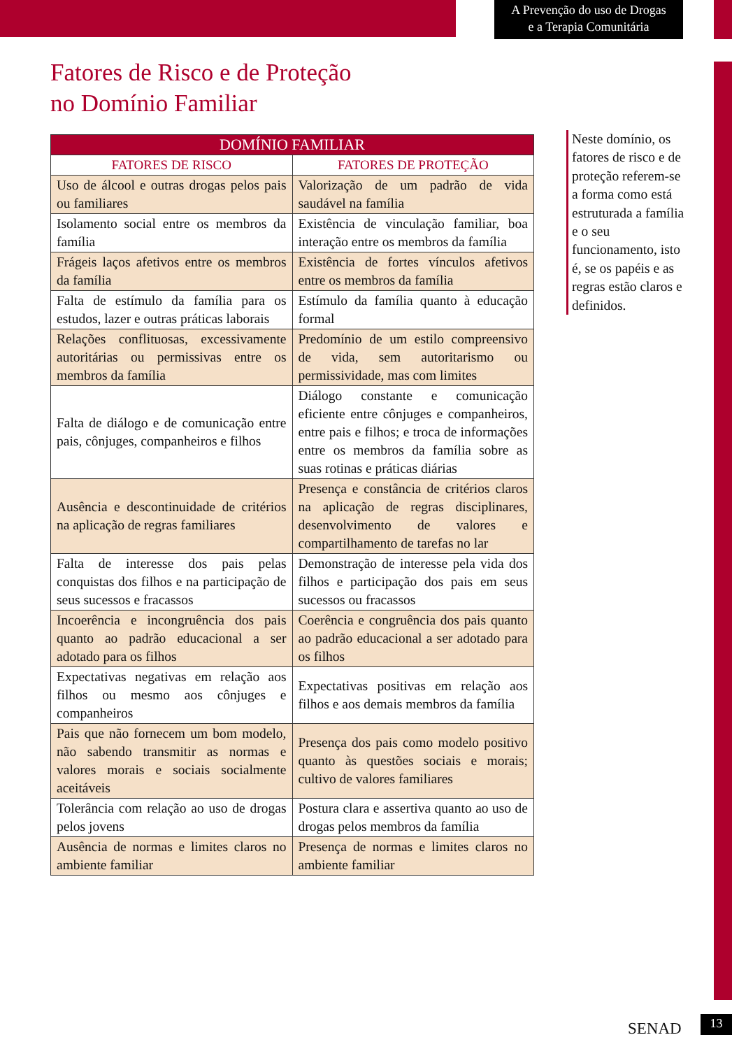A Prevenção do uso de Drogas
e a Terapia Comunitária
Fatores de Risco e de Proteção
no Domínio Familiar
| DOMÍNIO FAMILIAR | |
| --- | --- |
| FATORES DE RISCO | FATORES DE PROTEÇÃO |
| Uso de álcool e outras drogas pelos pais ou familiares | Valorização de um padrão de vida saudável na família |
| Isolamento social entre os membros da família | Existência de vinculação familiar, boa interação entre os membros da família |
| Frágeis laços afetivos entre os membros da família | Existência de fortes vínculos afetivos entre os membros da família |
| Falta de estímulo da família para os estudos, lazer e outras práticas laborais | Estímulo da família quanto à educação formal |
| Relações conflituosas, excessivamente autoritárias ou permissivas entre os membros da família | Predomínio de um estilo compreensivo de vida, sem autoritarismo ou permissividade, mas com limites |
| Falta de diálogo e de comunicação entre pais, cônjuges, companheiros e filhos | Diálogo constante e comunicação eficiente entre cônjuges e companheiros, entre pais e filhos; e troca de informações entre os membros da família sobre as suas rotinas e práticas diárias |
| Ausência e descontinuidade de critérios na aplicação de regras familiares | Presença e constância de critérios claros na aplicação de regras disciplinares, desenvolvimento de valores e compartilhamento de tarefas no lar |
| Falta de interesse dos pais pelas conquistas dos filhos e na participação de seus sucessos e fracassos | Demonstração de interesse pela vida dos filhos e participação dos pais em seus sucessos ou fracassos |
| Incoerência e incongruência dos pais quanto ao padrão educacional a ser adotado para os filhos | Coerência e congruência dos pais quanto ao padrão educacional a ser adotado para os filhos |
| Expectativas negativas em relação aos filhos ou mesmo aos cônjuges e companheiros | Expectativas positivas em relação aos filhos e aos demais membros da família |
| Pais que não fornecem um bom modelo, não sabendo transmitir as normas e valores morais e sociais socialmente aceitáveis | Presença dos pais como modelo positivo quanto às questões sociais e morais; cultivo de valores familiares |
| Tolerância com relação ao uso de drogas pelos jovens | Postura clara e assertiva quanto ao uso de drogas pelos membros da família |
| Ausência de normas e limites claros no ambiente familiar | Presença de normas e limites claros no ambiente familiar |
Neste domínio, os fatores de risco e de proteção referem-se a forma como está estruturada a família e o seu funcionamento, isto é, se os papéis e as regras estão claros e definidos.
SENAD 13